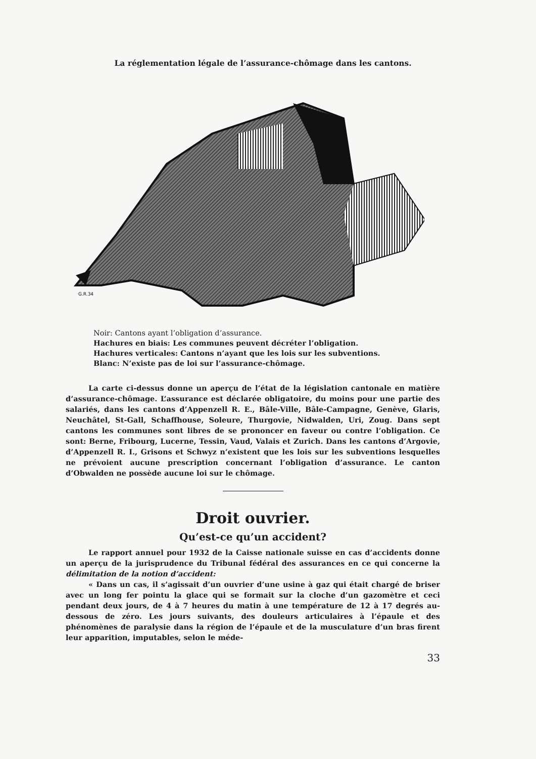La réglementation légale de l’assurance-chômage dans les cantons.
G.R.34
Noir: Cantons ayant l’obligation d’assurance.
Hachures en biais: Les communes peuvent décréter l’obligation.
Hachures verticales: Cantons n’ayant que les lois sur les subventions.
Blanc: N’existe pas de loi sur l’assurance-chômage.
La carte ci-dessus donne un aperçu de l’état de la législation cantonale en matière d’assurance-chômage. L’assurance est déclarée obligatoire, du moins pour une partie des salariés, dans les cantons d’Appenzell R. E., Bâle-Ville, Bâle-Campagne, Genève, Glaris, Neuchâtel, St-Gall, Schaffhouse, Soleure, Thurgovie, Nidwalden, Uri, Zoug. Dans sept cantons les communes sont libres de se prononcer en faveur ou contre l’obligation. Ce sont: Berne, Fribourg, Lucerne, Tessin, Vaud, Valais et Zurich. Dans les cantons d’Argovie, d’Appenzell R. I., Grisons et Schwyz n’existent que les lois sur les subventions lesquelles ne prévoient aucune prescription concernant l’obligation d’assurance. Le canton d’Obwalden ne possède aucune loi sur le chômage.
Droit ouvrier.
Qu’est-ce qu’un accident?
Le rapport annuel pour 1932 de la Caisse nationale suisse en cas d’accidents donne un aperçu de la jurisprudence du Tribunal fédéral des assurances en ce qui concerne la délimitation de la notion d’accident:
« Dans un cas, il s’agissait d’un ouvrier d’une usine à gaz qui était chargé de briser avec un long fer pointu la glace qui se formait sur la cloche d’un gazomètre et ceci pendant deux jours, de 4 à 7 heures du matin à une température de 12 à 17 degrés au-dessous de zéro. Les jours suivants, des douleurs articulaires à l’épaule et des phénomènes de paralysie dans la région de l’épaule et de la musculature d’un bras firent leur apparition, imputables, selon le méde-
33